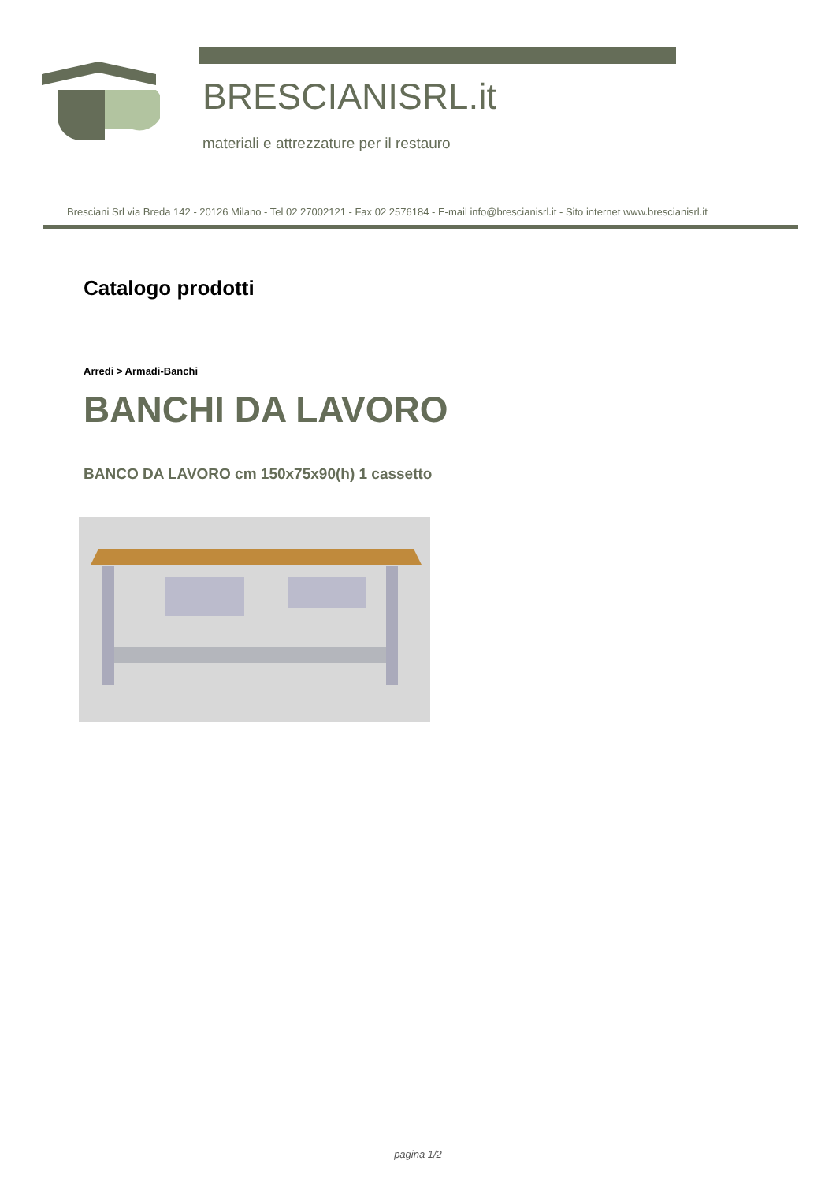BRESCIANISRL.it
materiali e attrezzature per il restauro
Bresciani Srl via Breda 142 - 20126 Milano - Tel 02 27002121 - Fax 02 2576184 - E-mail info@brescianisrl.it - Sito internet www.brescianisrl.it
Catalogo prodotti
Arredi > Armadi-Banchi
BANCHI DA LAVORO
BANCO DA LAVORO cm 150x75x90(h) 1 cassetto
pagina 1/2